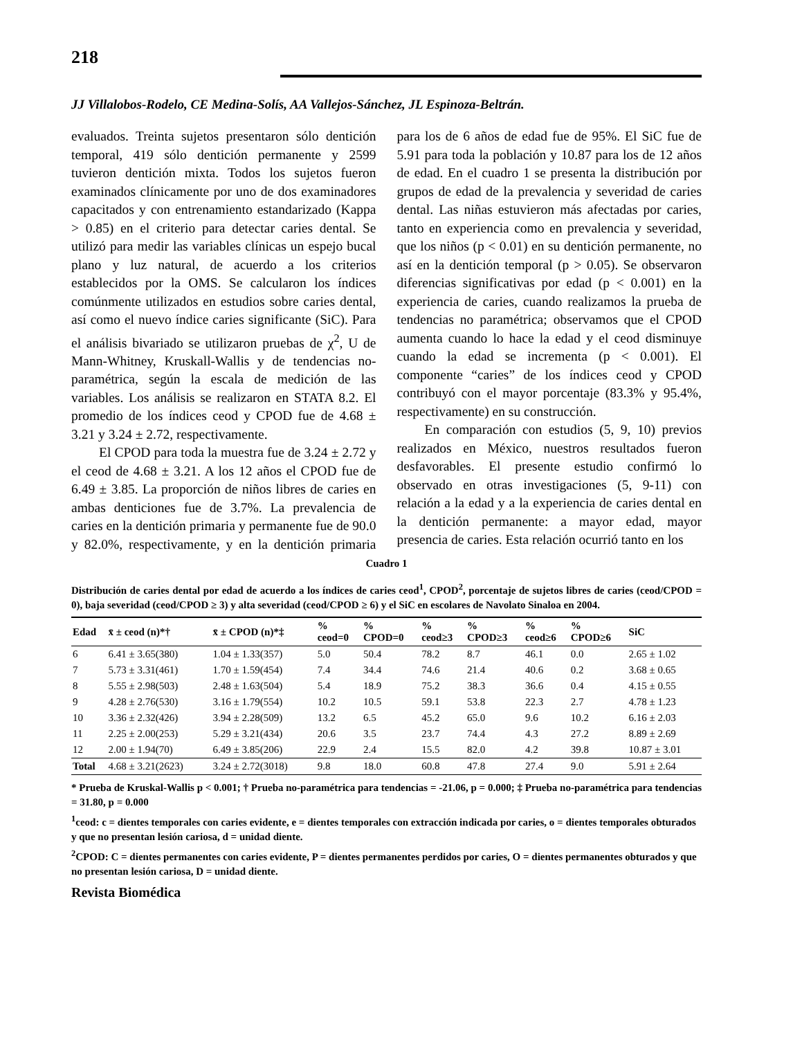218
JJ Villalobos-Rodelo, CE Medina-Solís, AA Vallejos-Sánchez, JL Espinoza-Beltrán.
evaluados. Treinta sujetos presentaron sólo dentición temporal, 419 sólo dentición permanente y 2599 tuvieron dentición mixta. Todos los sujetos fueron examinados clínicamente por uno de dos examinadores capacitados y con entrenamiento estandarizado (Kappa > 0.85) en el criterio para detectar caries dental. Se utilizó para medir las variables clínicas un espejo bucal plano y luz natural, de acuerdo a los criterios establecidos por la OMS. Se calcularon los índices comúnmente utilizados en estudios sobre caries dental, así como el nuevo índice caries significante (SiC). Para el análisis bivariado se utilizaron pruebas de χ<sup>2</sup>, U de Mann-Whitney, Kruskall-Wallis y de tendencias no-paramétrica, según la escala de medición de las variables. Los análisis se realizaron en STATA 8.2. El promedio de los índices ceod y CPOD fue de 4.68 ± 3.21 y 3.24 ± 2.72, respectivamente.
El CPOD para toda la muestra fue de 3.24 ± 2.72 y el ceod de 4.68 ± 3.21. A los 12 años el CPOD fue de 6.49 ± 3.85. La proporción de niños libres de caries en ambas denticiones fue de 3.7%. La prevalencia de caries en la dentición primaria y permanente fue de 90.0 y 82.0%, respectivamente, y en la dentición primaria para los de 6 años de edad fue de 95%. El SiC fue de 5.91 para toda la población y 10.87 para los de 12 años de edad. En el cuadro 1 se presenta la distribución por grupos de edad de la prevalencia y severidad de caries dental. Las niñas estuvieron más afectadas por caries, tanto en experiencia como en prevalencia y severidad, que los niños (p < 0.01) en su dentición permanente, no así en la dentición temporal (p > 0.05). Se observaron diferencias significativas por edad (p < 0.001) en la experiencia de caries, cuando realizamos la prueba de tendencias no paramétrica; observamos que el CPOD aumenta cuando lo hace la edad y el ceod disminuye cuando la edad se incrementa (p < 0.001). El componente “caries” de los índices ceod y CPOD contribuyó con el mayor porcentaje (83.3% y 95.4%, respectivamente) en su construcción.
En comparación con estudios (5, 9, 10) previos realizados en México, nuestros resultados fueron desfavorables. El presente estudio confirmó lo observado en otras investigaciones (5, 9-11) con relación a la edad y a la experiencia de caries dental en la dentición permanente: a mayor edad, mayor presencia de caries. Esta relación ocurrió tanto en los
Cuadro 1
Distribución de caries dental por edad de acuerdo a los índices de caries ceod<sup>1</sup>, CPOD<sup>2</sup>, porcentaje de sujetos libres de caries (ceod/CPOD = 0), baja severidad (ceod/CPOD ≥ 3) y alta severidad (ceod/CPOD ≥ 6) y el SiC en escolares de Navolato Sinaloa en 2004.
| Edad | x̄ ± ceod (n)*† | x̄ ± CPOD (n)*‡ | % ceod=0 | % CPOD=0 | % ceod≥3 | % CPOD≥3 | % ceod≥6 | % CPOD≥6 | SiC |
| --- | --- | --- | --- | --- | --- | --- | --- | --- | --- |
| 6 | 6.41 ± 3.65(380) | 1.04 ± 1.33(357) | 5.0 | 50.4 | 78.2 | 8.7 | 46.1 | 0.0 | 2.65 ± 1.02 |
| 7 | 5.73 ± 3.31(461) | 1.70 ± 1.59(454) | 7.4 | 34.4 | 74.6 | 21.4 | 40.6 | 0.2 | 3.68 ± 0.65 |
| 8 | 5.55 ± 2.98(503) | 2.48 ± 1.63(504) | 5.4 | 18.9 | 75.2 | 38.3 | 36.6 | 0.4 | 4.15 ± 0.55 |
| 9 | 4.28 ± 2.76(530) | 3.16 ± 1.79(554) | 10.2 | 10.5 | 59.1 | 53.8 | 22.3 | 2.7 | 4.78 ± 1.23 |
| 10 | 3.36 ± 2.32(426) | 3.94 ± 2.28(509) | 13.2 | 6.5 | 45.2 | 65.0 | 9.6 | 10.2 | 6.16 ± 2.03 |
| 11 | 2.25 ± 2.00(253) | 5.29 ± 3.21(434) | 20.6 | 3.5 | 23.7 | 74.4 | 4.3 | 27.2 | 8.89 ± 2.69 |
| 12 | 2.00 ± 1.94(70) | 6.49 ± 3.85(206) | 22.9 | 2.4 | 15.5 | 82.0 | 4.2 | 39.8 | 10.87 ± 3.01 |
| Total | 4.68 ± 3.21(2623) | 3.24 ± 2.72(3018) | 9.8 | 18.0 | 60.8 | 47.8 | 27.4 | 9.0 | 5.91 ± 2.64 |
* Prueba de Kruskal-Wallis p < 0.001; † Prueba no-paramétrica para tendencias = -21.06, p = 0.000; ‡ Prueba no-paramétrica para tendencias = 31.80, p = 0.000
<sup>1</sup> ceod: c = dientes temporales con caries evidente, e = dientes temporales con extracción indicada por caries, o = dientes temporales obturados y que no presentan lesión cariosa, d = unidad diente.
<sup>2</sup> CPOD: C = dientes permanentes con caries evidente, P = dientes permanentes perdidos por caries, O = dientes permanentes obturados y que no presentan lesión cariosa, D = unidad diente.
Revista Biomédica